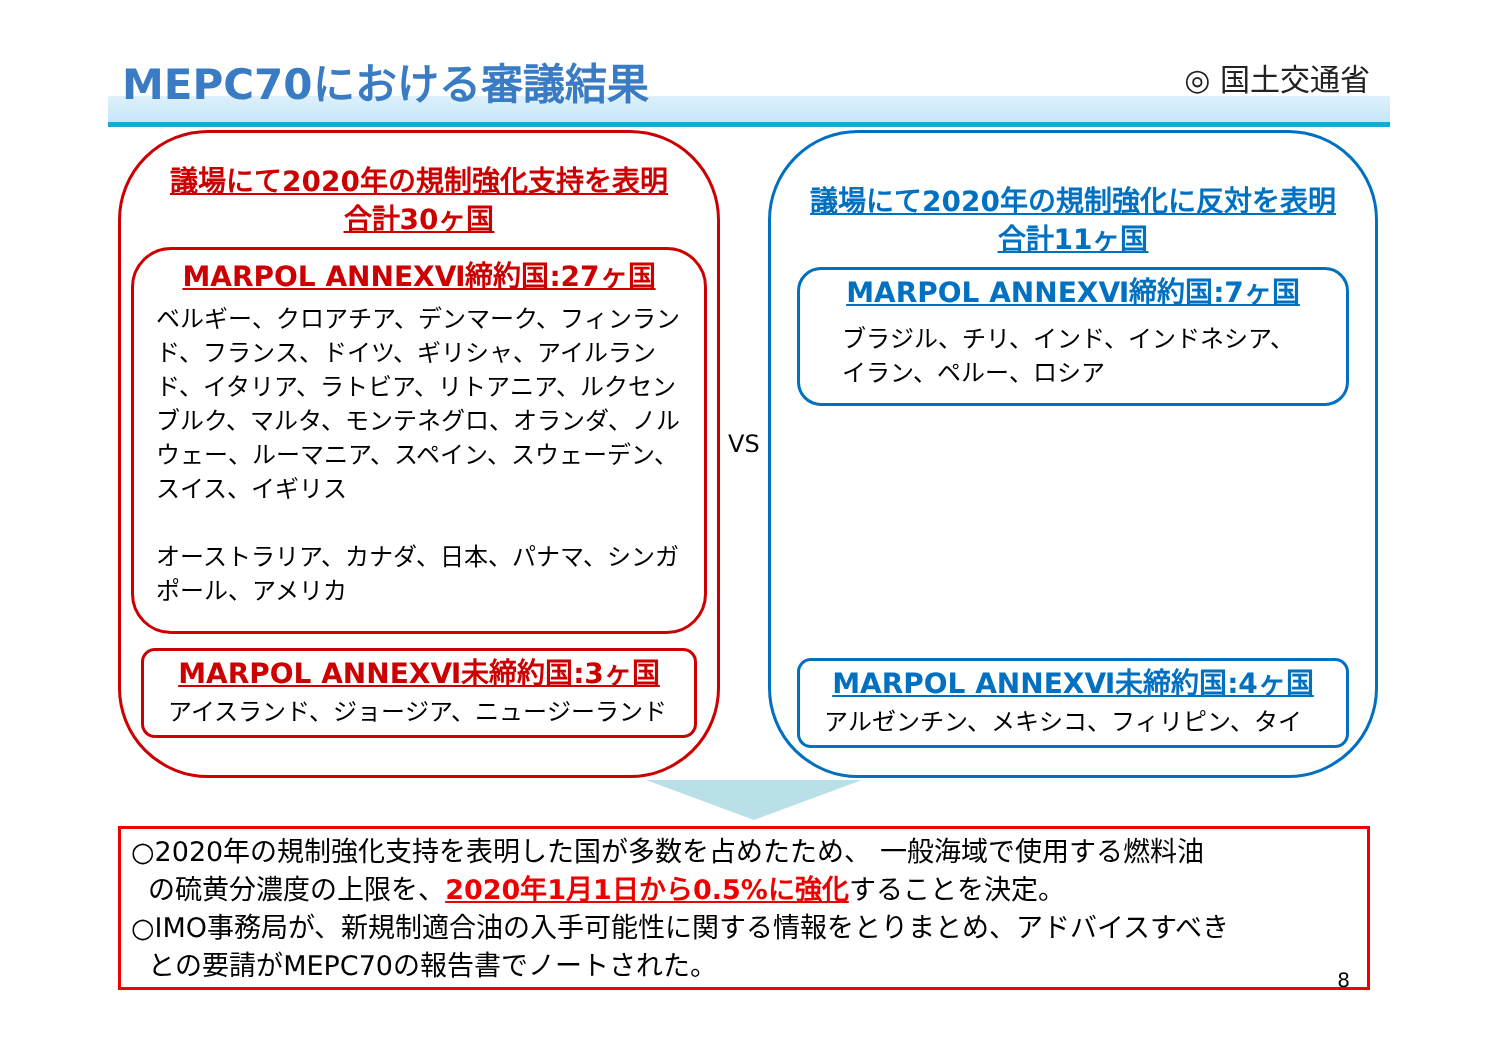MEPC70における審議結果 ◎ 国土交通省
議場にて2020年の規制強化支持を表明
合計30ヶ国
MARPOL ANNEXⅥ締約国:27ヶ国
ベルギー、クロアチア、デンマーク、フィンランド、フランス、ドイツ、ギリシャ、アイルランド、イタリア、ラトビア、リトアニア、ルクセンブルク、マルタ、モンテネグロ、オランダ、ノルウェー、ルーマニア、スペイン、スウェーデン、スイス、イギリス
オーストラリア、カナダ、日本、パナマ、シンガポール、アメリカ
MARPOL ANNEXⅥ未締約国:3ヶ国
アイスランド、ジョージア、ニュージーランド
VS
議場にて2020年の規制強化に反対を表明
合計11ヶ国
MARPOL ANNEXⅥ締約国:7ヶ国
ブラジル、チリ、インド、インドネシア、イラン、ペルー、ロシア
MARPOL ANNEXⅥ未締約国:4ヶ国
アルゼンチン、メキシコ、フィリピン、タイ
○2020年の規制強化支持を表明した国が多数を占めたため、 一般海域で使用する燃料油
の硫黄分濃度の上限を、2020年1月1日から0.5%に強化することを決定。
○IMO事務局が、新規制適合油の入手可能性に関する情報をとりまとめ、アドバイスすべき
との要請がMEPC70の報告書でノートされた。
8